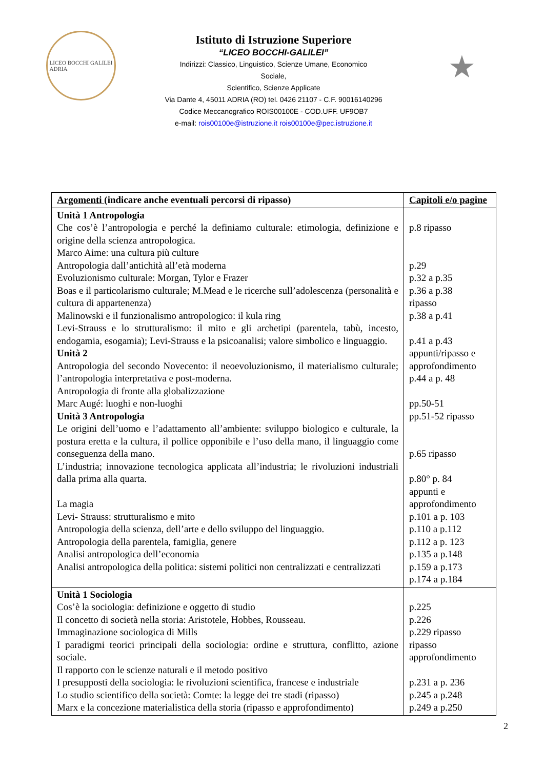LICEO BOCCHI GALILEI
ADRIA
Istituto di Istruzione Superiore
“LICEO BOCCHI-GALILEI”
Indirizzi: Classico, Linguistico, Scienze Umane, Economico
Sociale,
Scientifico, Scienze Applicate
Via Dante 4, 45011 ADRIA (RO) tel. 0426 21107 - C.F. 90016140296
Codice Meccanografico ROIS00100E - COD.UFF. UF9OB7
e-mail: rois00100e@istruzione.it rois00100e@pec.istruzione.it
★
| Argomenti (indicare anche eventuali percorsi di ripasso) | Capitoli e/o pagine |
| --- | --- |
| Unità 1 Antropologia Che cos’è l’antropologia e perché la definiamo culturale: etimologia, definizione e origine della scienza antropologica. Marco Aime: una cultura più culture Antropologia dall’antichità all’età moderna Evoluzionismo culturale: Morgan, Tylor e Frazer Boas e il particolarismo culturale; M.Mead e le ricerche sull’adolescenza (personalità e cultura di appartenenza) Malinowski e il funzionalismo antropologico: il kula ring Levi-Strauss e lo strutturalismo: il mito e gli archetipi (parentela, tabù, incesto, endogamia, esogamia); Levi-Strauss e la psicoanalisi; valore simbolico e linguaggio. Unità 2 Antropologia del secondo Novecento: il neoevoluzionismo, il materialismo culturale; l’antropologia interpretativa e post-moderna. Antropologia di fronte alla globalizzazione Marc Augé: luoghi e non-luoghi Unità 3 Antropologia Le origini dell’uomo e l’adattamento all’ambiente: sviluppo biologico e culturale, la postura eretta e la cultura, il pollice opponibile e l’uso della mano, il linguaggio come conseguenza della mano. L’industria; innovazione tecnologica applicata all’industria; le rivoluzioni industriali dalla prima alla quarta. La magia Levi- Strauss: strutturalismo e mito Antropologia della scienza, dell’arte e dello sviluppo del linguaggio. Antropologia della parentela, famiglia, genere Analisi antropologica dell’economia Analisi antropologica della politica: sistemi politici non centralizzati e centralizzati | p.8 ripasso p.29 p.32 a p.35 p.36 a p.38 ripasso p.38 a p.41 p.41 a p.43 appunti/ripasso e approfondimento p.44 a p. 48 pp.50-51 pp.51-52 ripasso p.65 ripasso p.80° p. 84 appunti e approfondimento p.101 a p. 103 p.110 a p.112 p.112 a p. 123 p.135 a p.148 p.159 a p.173 p.174 a p.184 |
| Unità 1 Sociologia Cos’è la sociologia: definizione e oggetto di studio Il concetto di società nella storia: Aristotele, Hobbes, Rousseau. Immaginazione sociologica di Mills I paradigmi teorici principali della sociologia: ordine e struttura, conflitto, azione sociale. Il rapporto con le scienze naturali e il metodo positivo I presupposti della sociologia: le rivoluzioni scientifica, francese e industriale Lo studio scientifico della società: Comte: la legge dei tre stadi (ripasso) Marx e la concezione materialistica della storia (ripasso e approfondimento) | p.225 p.226 p.229 ripasso ripasso approfondimento p.231 a p. 236 p.245 a p.248 p.249 a p.250 |
2